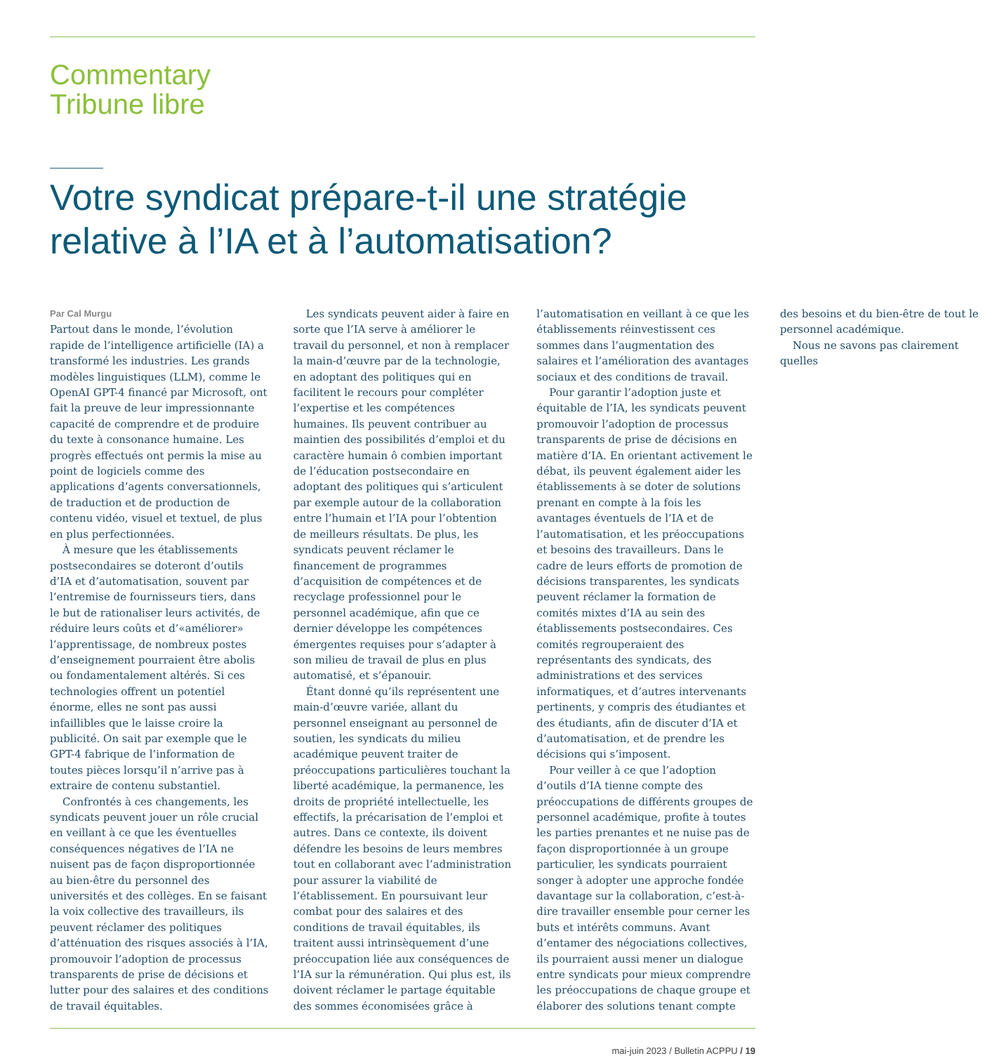Commentary
Tribune libre
Votre syndicat prépare-t-il une stratégie relative à l’IA et à l’automatisation?
Par Cal Murgu
Partout dans le monde, l’évolution rapide de l’intelligence artificielle (IA) a transformé les industries. Les grands modèles linguistiques (LLM), comme le OpenAI GPT-4 financé par Microsoft, ont fait la preuve de leur impressionnante capacité de comprendre et de produire du texte à consonance humaine. Les progrès effectués ont permis la mise au point de logiciels comme des applications d’agents conversationnels, de traduction et de production de contenu vidéo, visuel et textuel, de plus en plus perfectionnées.
À mesure que les établissements postsecondaires se doteront d’outils d’IA et d’automatisation, souvent par l’entremise de fournisseurs tiers, dans le but de rationaliser leurs activités, de réduire leurs coûts et d’«améliorer» l’apprentissage, de nombreux postes d’enseignement pourraient être abolis ou fondamentalement altérés. Si ces technologies offrent un potentiel énorme, elles ne sont pas aussi infaillibles que le laisse croire la publicité. On sait par exemple que le GPT-4 fabrique de l’information de toutes pièces lorsqu’il n’arrive pas à extraire de contenu substantiel.
Confrontés à ces changements, les syndicats peuvent jouer un rôle crucial en veillant à ce que les éventuelles conséquences négatives de l’IA ne nuisent pas de façon disproportionnée au bien-être du personnel des universités et des collèges. En se faisant la voix collective des travailleurs, ils peuvent réclamer des politiques d’atténuation des risques associés à l’IA, promouvoir l’adoption de processus transparents de prise de décisions et lutter pour des salaires et des conditions de travail équitables.
Les syndicats peuvent aider à faire en sorte que l’IA serve à améliorer le travail du personnel, et non à remplacer la main-d’œuvre par de la technologie, en adoptant des politiques qui en facilitent le recours pour compléter l’expertise et les compétences humaines. Ils peuvent contribuer au maintien des possibilités d’emploi et du caractère humain ô combien important de l’éducation postsecondaire en adoptant des politiques qui s’articulent par exemple autour de la collaboration entre l’humain et l’IA pour l’obtention de meilleurs résultats. De plus, les syndicats peuvent réclamer le financement de programmes d’acquisition de compétences et de recyclage professionnel pour le personnel académique, afin que ce dernier développe les compétences émergentes requises pour s’adapter à son milieu de travail de plus en plus automatisé, et s’épanouir.
Étant donné qu’ils représentent une main-d’œuvre variée, allant du personnel enseignant au personnel de soutien, les syndicats du milieu académique peuvent traiter de préoccupations particulières touchant la liberté académique, la permanence, les droits de propriété intellectuelle, les effectifs, la précarisation de l’emploi et autres. Dans ce contexte, ils doivent défendre les besoins de leurs membres tout en collaborant avec l’administration pour assurer la viabilité de l’établissement. En poursuivant leur combat pour des salaires et des conditions de travail équitables, ils traitent aussi intrinsèquement d’une préoccupation liée aux conséquences de l’IA sur la rémunération. Qui plus est, ils doivent réclamer le partage équitable des sommes économisées grâce à l’automatisation en veillant à ce que les établissements réinvestissent ces sommes dans l’augmentation des salaires et l’amélioration des avantages sociaux et des conditions de travail.
Pour garantir l’adoption juste et équitable de l’IA, les syndicats peuvent promouvoir l’adoption de processus transparents de prise de décisions en matière d’IA. En orientant activement le débat, ils peuvent également aider les établissements à se doter de solutions prenant en compte à la fois les avantages éventuels de l’IA et de l’automatisation, et les préoccupations et besoins des travailleurs. Dans le cadre de leurs efforts de promotion de décisions transparentes, les syndicats peuvent réclamer la formation de comités mixtes d’IA au sein des établissements postsecondaires. Ces comités regrouperaient des représentants des syndicats, des administrations et des services informatiques, et d’autres intervenants pertinents, y compris des étudiantes et des étudiants, afin de discuter d’IA et d’automatisation, et de prendre les décisions qui s’imposent.
Pour veiller à ce que l’adoption d’outils d’IA tienne compte des préoccupations de différents groupes de personnel académique, profite à toutes les parties prenantes et ne nuise pas de façon disproportionnée à un groupe particulier, les syndicats pourraient songer à adopter une approche fondée davantage sur la collaboration, c’est-à-dire travailler ensemble pour cerner les buts et intérêts communs. Avant d’entamer des négociations collectives, ils pourraient aussi mener un dialogue entre syndicats pour mieux comprendre les préoccupations de chaque groupe et élaborer des solutions tenant compte des besoins et du bien-être de tout le personnel académique.
Nous ne savons pas clairement quelles
mai-juin 2023 / Bulletin ACPPU / 19